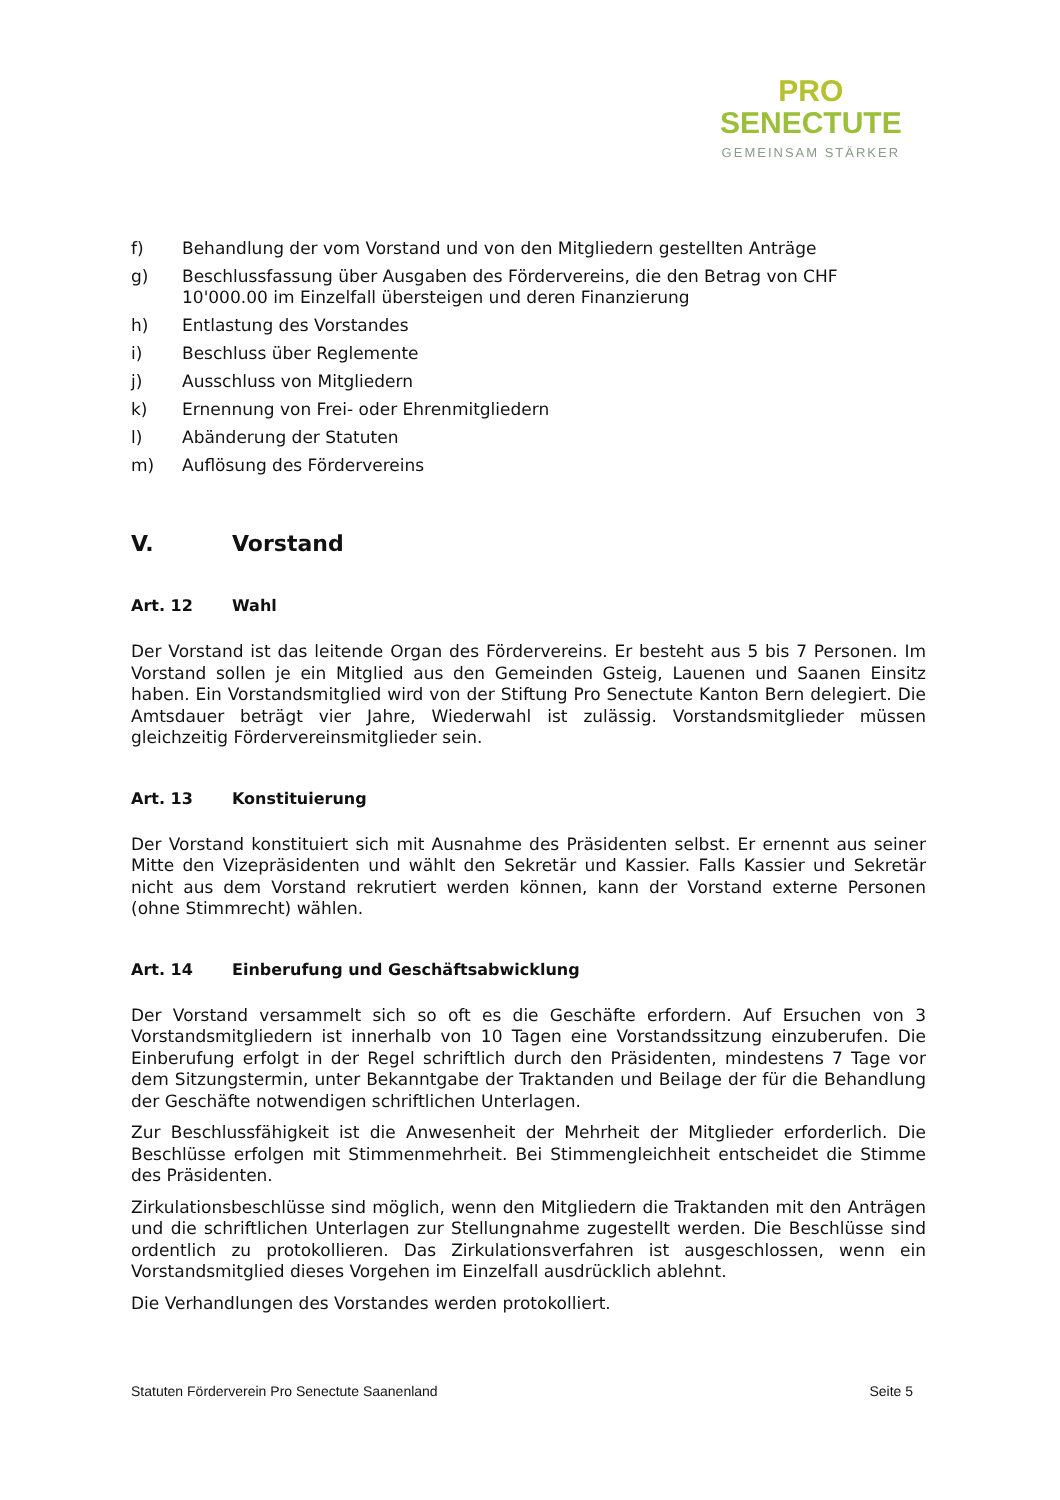PRO
SENECTUTE
GEMEINSAM STÄRKER
f) Behandlung der vom Vorstand und von den Mitgliedern gestellten Anträge
g) Beschlussfassung über Ausgaben des Fördervereins, die den Betrag von CHF 10'000.00 im Einzelfall übersteigen und deren Finanzierung
h) Entlastung des Vorstandes
i) Beschluss über Reglemente
j) Ausschluss von Mitgliedern
k) Ernennung von Frei- oder Ehrenmitgliedern
l) Abänderung der Statuten
m) Auflösung des Fördervereins
V. Vorstand
Art. 12 Wahl
Der Vorstand ist das leitende Organ des Fördervereins. Er besteht aus 5 bis 7 Personen. Im Vorstand sollen je ein Mitglied aus den Gemeinden Gsteig, Lauenen und Saanen Einsitz haben. Ein Vorstandsmitglied wird von der Stiftung Pro Senectute Kanton Bern delegiert. Die Amtsdauer beträgt vier Jahre, Wiederwahl ist zulässig. Vorstandsmitglieder müssen gleichzeitig Fördervereinsmitglieder sein.
Art. 13 Konstituierung
Der Vorstand konstituiert sich mit Ausnahme des Präsidenten selbst. Er ernennt aus seiner Mitte den Vizepräsidenten und wählt den Sekretär und Kassier. Falls Kassier und Sekretär nicht aus dem Vorstand rekrutiert werden können, kann der Vorstand externe Personen (ohne Stimmrecht) wählen.
Art. 14 Einberufung und Geschäftsabwicklung
Der Vorstand versammelt sich so oft es die Geschäfte erfordern. Auf Ersuchen von 3 Vorstandsmitgliedern ist innerhalb von 10 Tagen eine Vorstandssitzung einzuberufen. Die Einberufung erfolgt in der Regel schriftlich durch den Präsidenten, mindestens 7 Tage vor dem Sitzungstermin, unter Bekanntgabe der Traktanden und Beilage der für die Behandlung der Geschäfte notwendigen schriftlichen Unterlagen.
Zur Beschlussfähigkeit ist die Anwesenheit der Mehrheit der Mitglieder erforderlich. Die Beschlüsse erfolgen mit Stimmenmehrheit. Bei Stimmengleichheit entscheidet die Stimme des Präsidenten.
Zirkulationsbeschlüsse sind möglich, wenn den Mitgliedern die Traktanden mit den Anträgen und die schriftlichen Unterlagen zur Stellungnahme zugestellt werden. Die Beschlüsse sind ordentlich zu protokollieren. Das Zirkulationsverfahren ist ausgeschlossen, wenn ein Vorstandsmitglied dieses Vorgehen im Einzelfall ausdrücklich ablehnt.
Die Verhandlungen des Vorstandes werden protokolliert.
Statuten Förderverein Pro Senectute Saanenland Seite 5